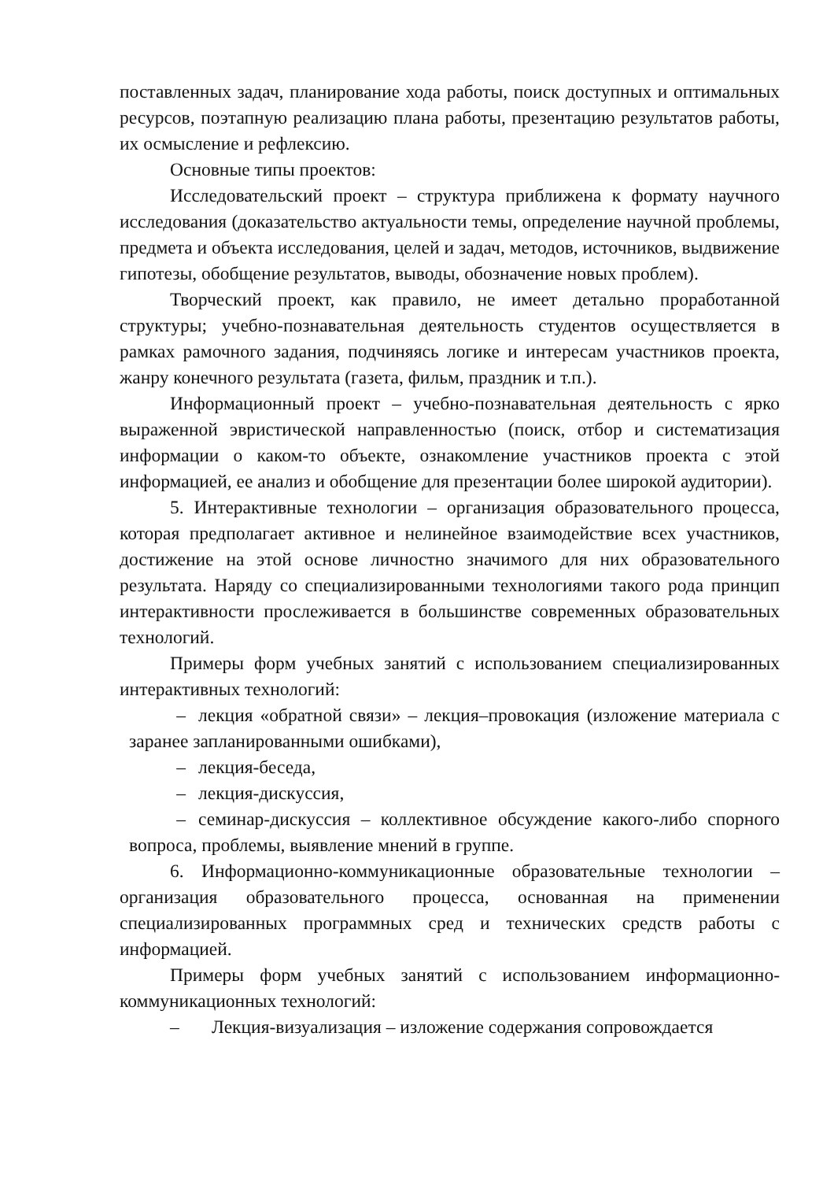поставленных задач, планирование хода работы, поиск доступных и оптимальных ресурсов, поэтапную реализацию плана работы, презентацию результатов работы, их осмысление и рефлексию.
Основные типы проектов:
Исследовательский проект – структура приближена к формату научного исследования (доказательство актуальности темы, определение научной проблемы, предмета и объекта исследования, целей и задач, методов, источников, выдвижение гипотезы, обобщение результатов, выводы, обозначение новых проблем).
Творческий проект, как правило, не имеет детально проработанной структуры; учебно-познавательная деятельность студентов осуществляется в рамках рамочного задания, подчиняясь логике и интересам участников проекта, жанру конечного результата (газета, фильм, праздник и т.п.).
Информационный проект – учебно-познавательная деятельность с ярко выраженной эвристической направленностью (поиск, отбор и систематизация информации о каком-то объекте, ознакомление участников проекта с этой информацией, ее анализ и обобщение для презентации более широкой аудитории).
5. Интерактивные технологии – организация образовательного процесса, которая предполагает активное и нелинейное взаимодействие всех участников, достижение на этой основе личностно значимого для них образовательного результата. Наряду со специализированными технологиями такого рода принцип интерактивности прослеживается в большинстве современных образовательных технологий.
Примеры форм учебных занятий с использованием специализированных интерактивных технологий:
– лекция «обратной связи» – лекция–провокация (изложение материала с заранее запланированными ошибками),
– лекция-беседа,
– лекция-дискуссия,
– семинар-дискуссия – коллективное обсуждение какого-либо спорного вопроса, проблемы, выявление мнений в группе.
6. Информационно-коммуникационные образовательные технологии – организация образовательного процесса, основанная на применении специализированных программных сред и технических средств работы с информацией.
Примеры форм учебных занятий с использованием информационно-коммуникационных технологий:
– Лекция-визуализация – изложение содержания сопровождается